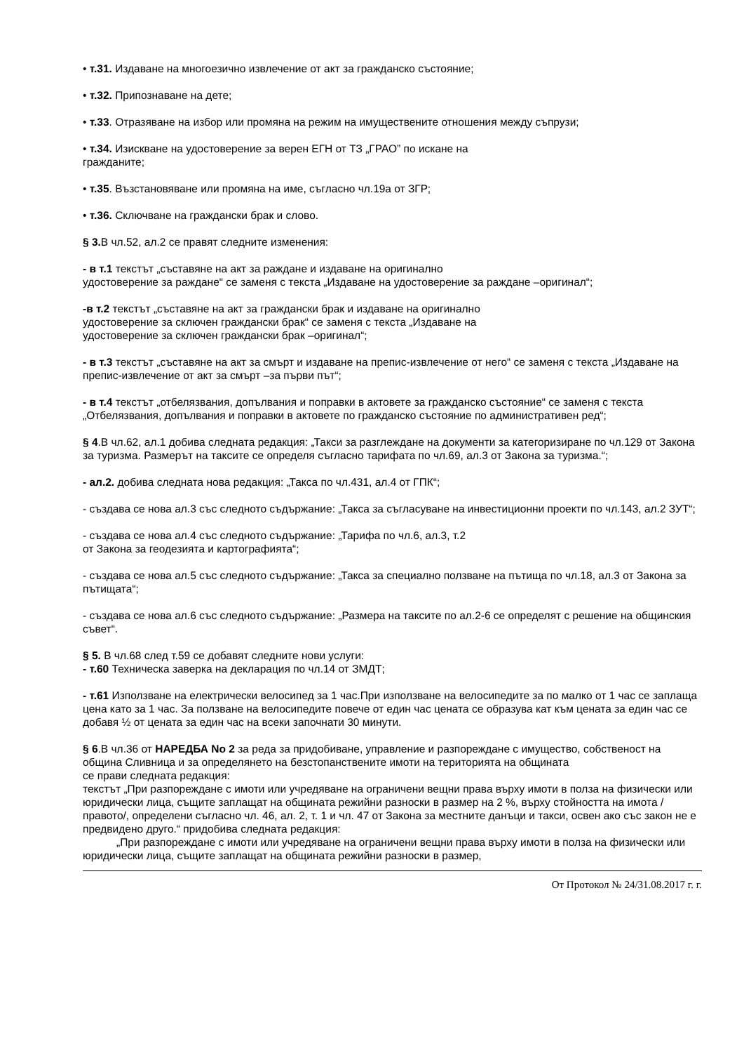• т.31. Издаване на многоезично извлечение от акт за гражданско състояние;
• т.32. Припознаване на дете;
• т.33. Отразяване на избор или промяна на режим на имуществените отношения между съпрузи;
• т.34. Изискване на удостоверение за верен ЕГН от ТЗ „ГРАО” по искане на
гражданите;
• т.35. Възстановяване или промяна на име, съгласно чл.19а от ЗГР;
• т.36. Сключване на граждански брак и слово.
§ 3. В чл.52, ал.2 се правят следните изменения:
- в т.1 текстът „съставяне на акт за раждане и издаване на оригинално
удостоверение за раждане“ се заменя с текста „Издаване на удостоверение за раждане –оригинал“;
-в т.2 текстът „съставяне на акт за граждански брак и издаване на оригинално
удостоверение за сключен граждански брак“ се заменя с текста „Издаване на
удостоверение за сключен граждански брак –оригинал“;
- в т.3 текстът „съставяне на акт за смърт и издаване на препис-извлечение от него“ се заменя с текста „Издаване на препис-извлечение от акт за смърт –за първи път“;
- в т.4 текстът „отбелязвания, допълвания и поправки в актовете за гражданско състояние“ се заменя с текста „Отбелязвания, допълвания и поправки в актовете по гражданско състояние по административен ред“;
§ 4.В чл.62, ал.1 добива следната редакция: „Такси за разглеждане на документи за категоризиране по чл.129 от Закона за туризма. Размерът на таксите се определя съгласно тарифата по чл.69, ал.3 от Закона за туризма.“;
- ал.2. добива следната нова редакция: „Такса по чл.431, ал.4 от ГПК“;
- създава се нова ал.3 със следното съдържание: „Такса за съгласуване на инвестиционни проекти по чл.143, ал.2 ЗУТ“;
- създава се нова ал.4 със следното съдържание: „Тарифа по чл.6, ал.3, т.2
от Закона за геодезията и картографията“;
- създава се нова ал.5 със следното съдържание: „Такса за специално ползване на пътища по чл.18, ал.3 от Закона за пътищата“;
- създава се нова ал.6 със следното съдържание: „Размера на таксите по ал.2-6 се определят с решение на общинския съвет“.
§ 5. В чл.68 след т.59 се добавят следните нови услуги:
- т.60 Техническа заверка на декларация по чл.14 от ЗМДТ;
- т.61 Използване на електрически велосипед за 1 час.При използване на велосипедите за по малко от 1 час се заплаща цена като за 1 час. За ползване на велосипедите повече от един час цената се образува кат към цената за един час се добавя ½ от цената за един час на всеки започнати 30 минути.
§ 6.В чл.36 от НАРЕДБА No 2 за реда за придобиване, управление и разпореждане с имущество, собственост на община Сливница и за определянето на безстопанствените имоти на територията на общината
се прави следната редакция:
текстът „При разпореждане с имоти или учредяване на ограничени вещни права върху имоти в полза на физически или юридически лица, същите заплащат на общината режийни разноски в размер на 2 %, върху стойността на имота /правото/, определени съгласно чл. 46, ал. 2, т. 1 и чл. 47 от Закона за местните данъци и такси, освен ако със закон не е предвидено друго.“ придобива следната редакция:
„При разпореждане с имоти или учредяване на ограничени вещни права върху имоти в полза на физически или юридически лица, същите заплащат на общината режийни разноски в размер,
От Протокол № 24/31.08.2017 г. г.